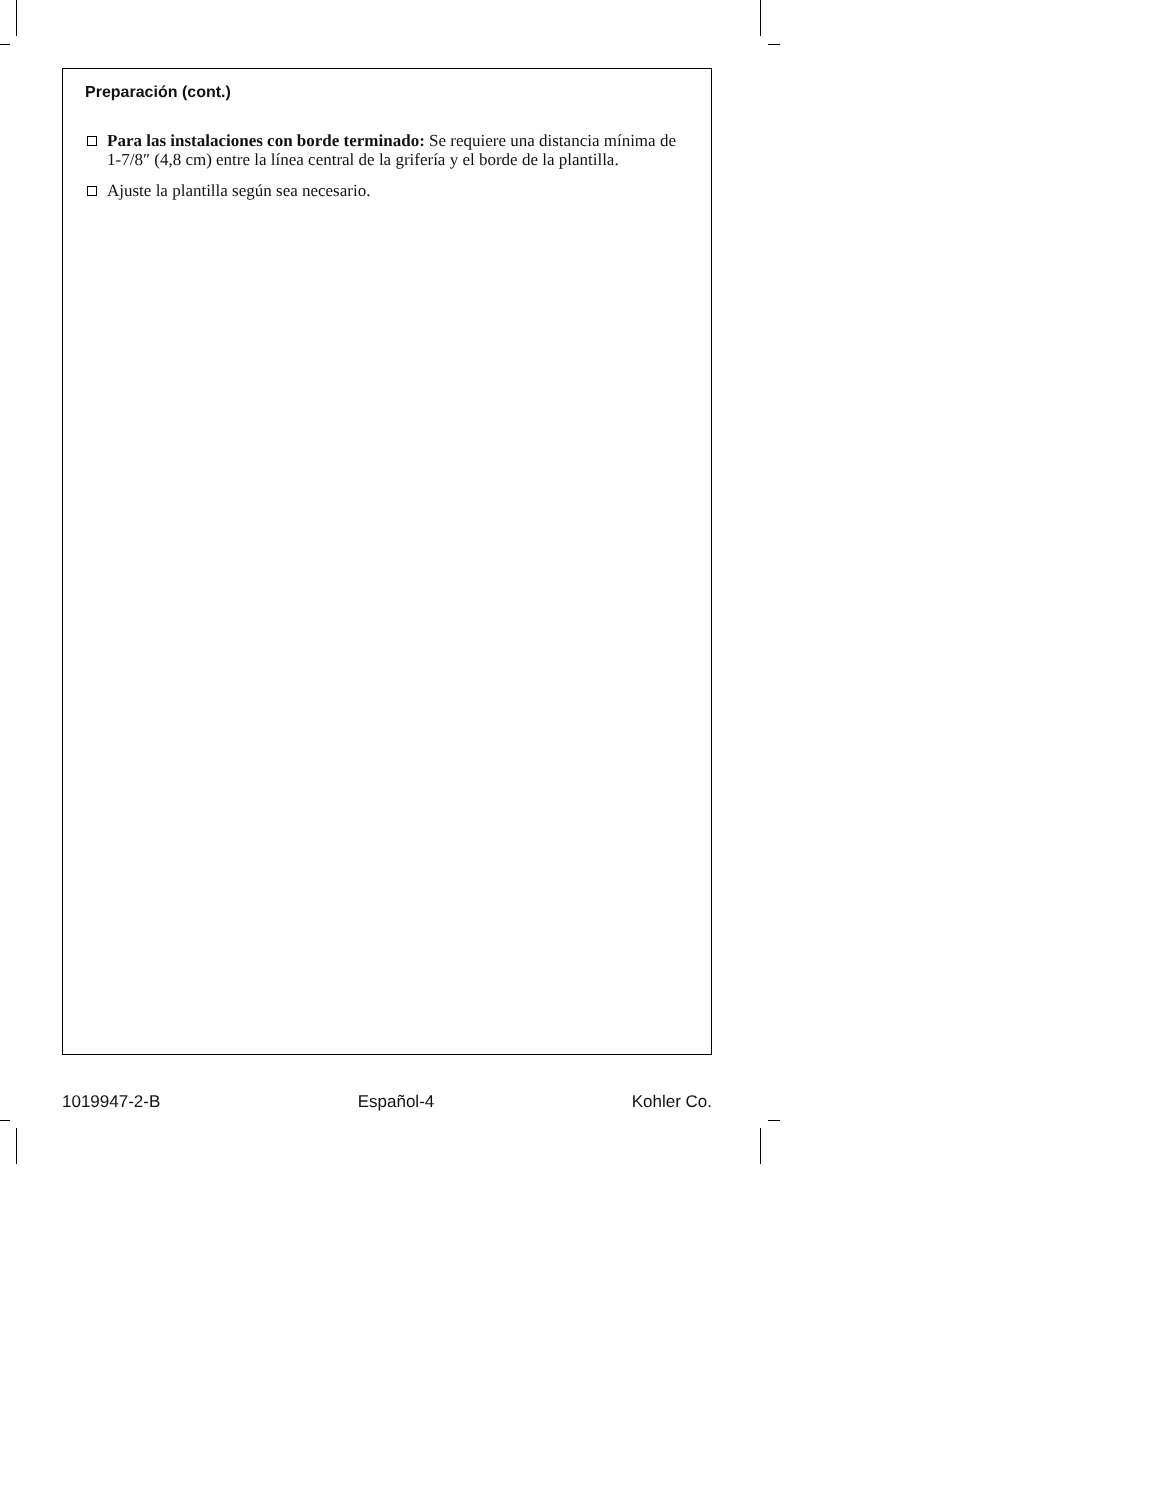Preparación (cont.)
Para las instalaciones con borde terminado: Se requiere una distancia mínima de 1-7/8″ (4,8 cm) entre la línea central de la grifería y el borde de la plantilla.
Ajuste la plantilla según sea necesario.
1019947-2-B Español-4 Kohler Co.